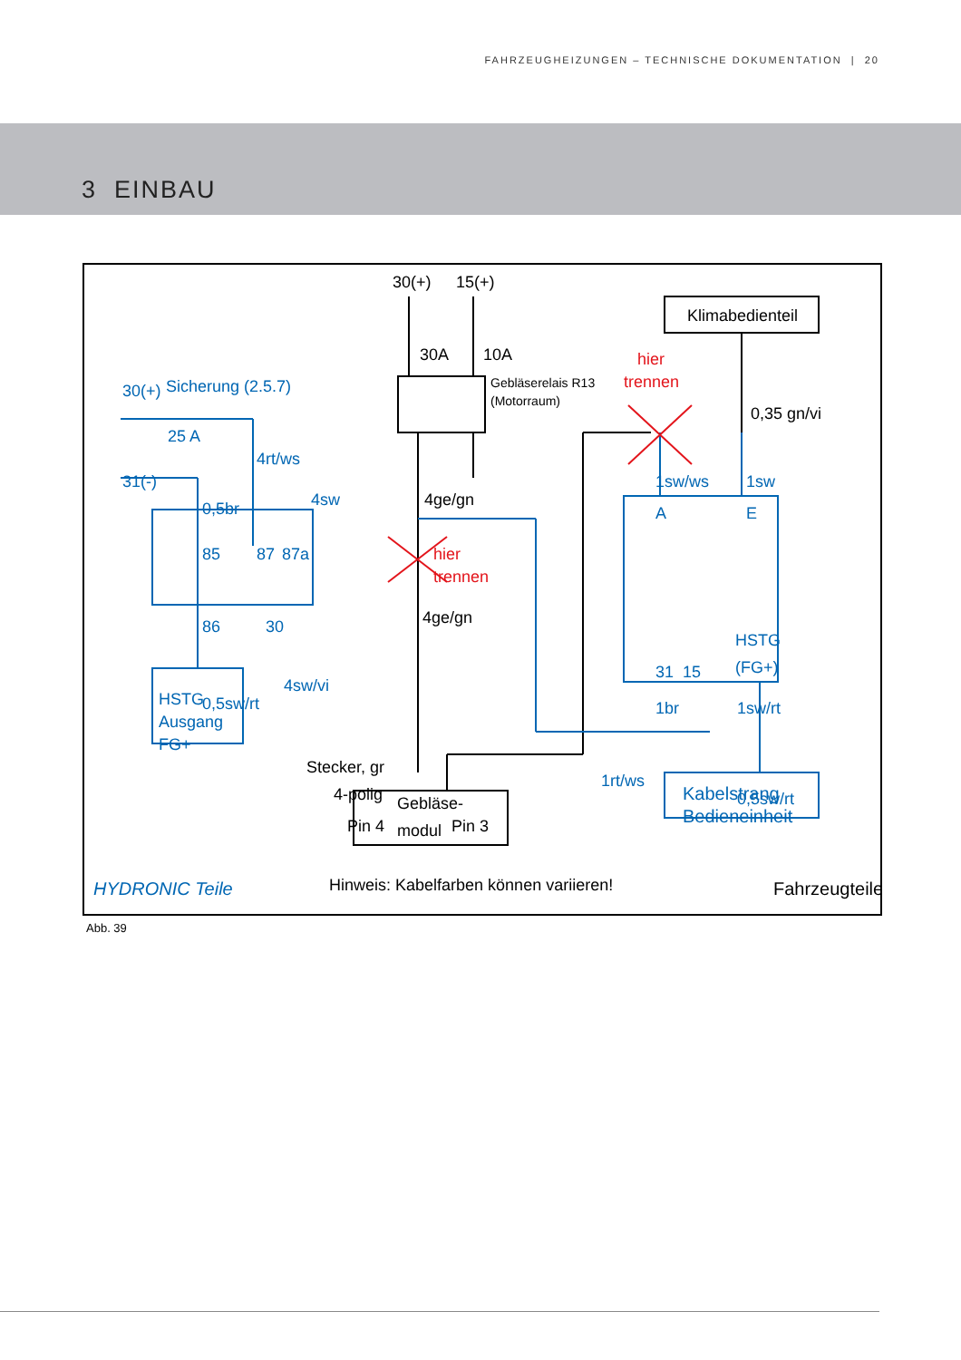FAHRZEUGHEIZUNGEN – TECHNISCHE DOKUMENTATION | 20
3 EINBAU
30(+)
15(+)
30A
10A
Klimabedienteil
Gebläserelais R13
(Motorraum)
0,35 gn/vi
4ge/gn
4ge/gn
Stecker, gr
4-polig
Pin 4
Pin 3
Gebläse-
modul
Hinweis: Kabelfarben können variieren!
Fahrzeugteile
hier
trennen
hier
trennen
30(+)
Sicherung (2.5.7)
25 A
31(-)
4rt/ws
0,5br
4sw
85
87
87a
86
30
4sw/vi
0,5sw/rt
HSTG
Ausgang
FG+
1sw/ws
1sw
A
E
31
15
HSTG
(FG+)
1br
1sw/rt
1rt/ws
0,5sw/rt
Kabelstrang
Bedieneinheit
HYDRONIC Teile
Abb. 39